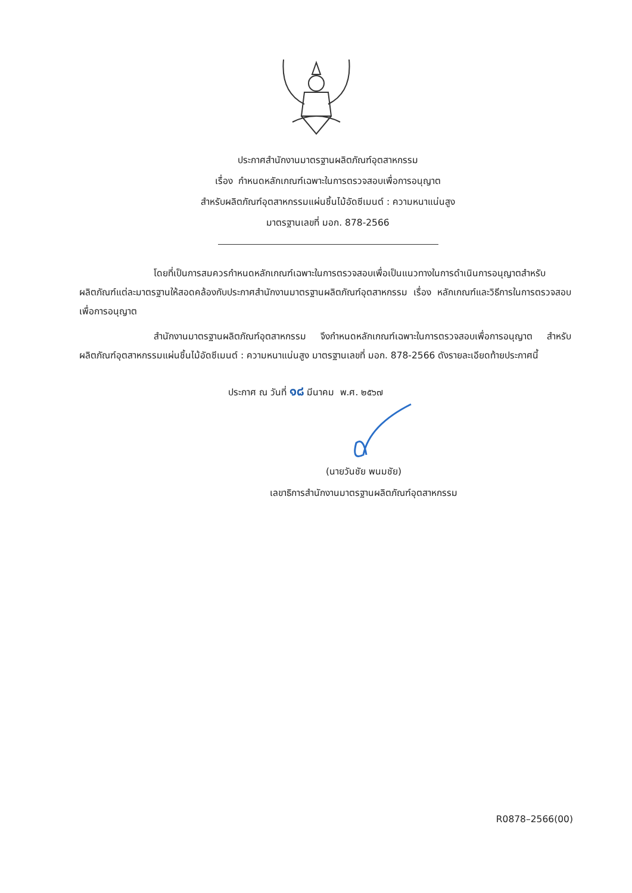ประกาศสำนักงานมาตรฐานผลิตภัณฑ์อุตสาหกรรม
เรื่อง กำหนดหลักเกณฑ์เฉพาะในการตรวจสอบเพื่อการอนุญาต
สำหรับผลิตภัณฑ์อุตสาหกรรมแผ่นชิ้นไม้อัดซีเมนต์ : ความหนาแน่นสูง
มาตรฐานเลขที่ มอก. 878-2566
โดยที่เป็นการสมควรกำหนดหลักเกณฑ์เฉพาะในการตรวจสอบเพื่อเป็นแนวทางในการดำเนินการอนุญาตสำหรับผลิตภัณฑ์แต่ละมาตรฐานให้สอดคล้องกับประกาศสำนักงานมาตรฐานผลิตภัณฑ์อุตสาหกรรม เรื่อง หลักเกณฑ์และวิธีการในการตรวจสอบเพื่อการอนุญาต
สำนักงานมาตรฐานผลิตภัณฑ์อุตสาหกรรม จึงกำหนดหลักเกณฑ์เฉพาะในการตรวจสอบเพื่อการอนุญาต สำหรับผลิตภัณฑ์อุตสาหกรรมแผ่นชิ้นไม้อัดซีเมนต์ : ความหนาแน่นสูง มาตรฐานเลขที่ มอก. 878-2566 ดังรายละเอียดท้ายประกาศนี้
ประกาศ ณ วันที่ ๑๘ มีนาคม พ.ศ. ๒๕๖๗
(นายวันชัย พนมชัย)
เลขาธิการสำนักงานมาตรฐานผลิตภัณฑ์อุตสาหกรรม
R0878–2566(00)